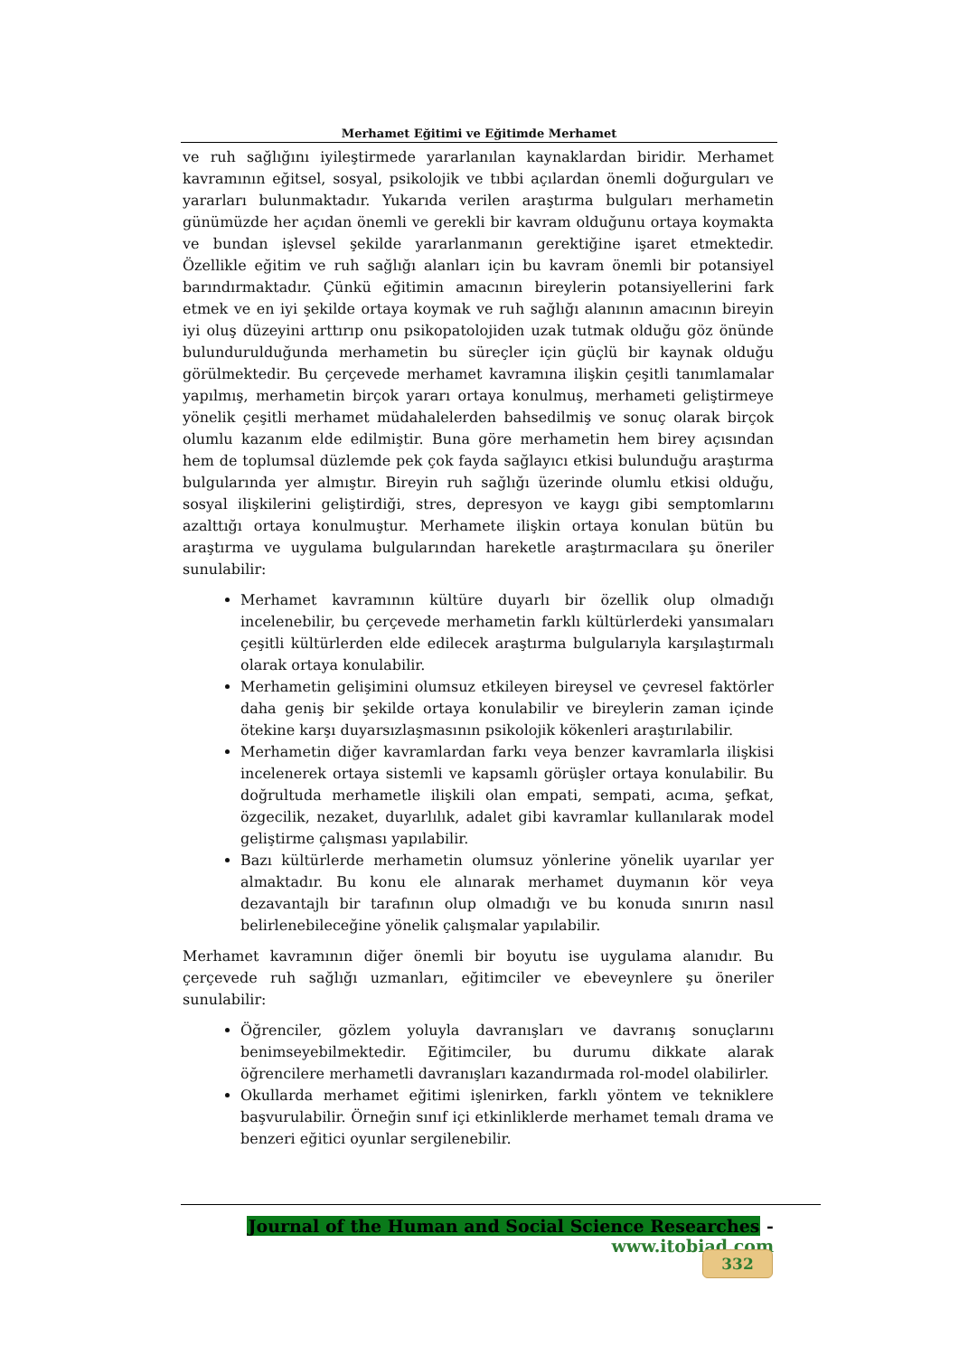Merhamet Eğitimi ve Eğitimde Merhamet
ve ruh sağlığını iyileştirmede yararlanılan kaynaklardan biridir. Merhamet kavramının eğitsel, sosyal, psikolojik ve tıbbi açılardan önemli doğurguları ve yararları bulunmaktadır. Yukarıda verilen araştırma bulguları merhametin günümüzde her açıdan önemli ve gerekli bir kavram olduğunu ortaya koymakta ve bundan işlevsel şekilde yararlanmanın gerektiğine işaret etmektedir. Özellikle eğitim ve ruh sağlığı alanları için bu kavram önemli bir potansiyel barındırmaktadır. Çünkü eğitimin amacının bireylerin potansiyellerini fark etmek ve en iyi şekilde ortaya koymak ve ruh sağlığı alanının amacının bireyin iyi oluş düzeyini arttırıp onu psikopatolojiden uzak tutmak olduğu göz önünde bulundurulduğunda merhametin bu süreçler için güçlü bir kaynak olduğu görülmektedir. Bu çerçevede merhamet kavramına ilişkin çeşitli tanımlamalar yapılmış, merhametin birçok yararı ortaya konulmuş, merhameti geliştirmeye yönelik çeşitli merhamet müdahalelerden bahsedilmiş ve sonuç olarak birçok olumlu kazanım elde edilmiştir. Buna göre merhametin hem birey açısından hem de toplumsal düzlemde pek çok fayda sağlayıcı etkisi bulunduğu araştırma bulgularında yer almıştır. Bireyin ruh sağlığı üzerinde olumlu etkisi olduğu, sosyal ilişkilerini geliştirdiği, stres, depresyon ve kaygı gibi semptomlarını azalttığı ortaya konulmuştur. Merhamete ilişkin ortaya konulan bütün bu araştırma ve uygulama bulgularından hareketle araştırmacılara şu öneriler sunulabilir:
Merhamet kavramının kültüre duyarlı bir özellik olup olmadığı incelenebilir, bu çerçevede merhametin farklı kültürlerdeki yansımaları çeşitli kültürlerden elde edilecek araştırma bulgularıyla karşılaştırmalı olarak ortaya konulabilir.
Merhametin gelişimini olumsuz etkileyen bireysel ve çevresel faktörler daha geniş bir şekilde ortaya konulabilir ve bireylerin zaman içinde ötekine karşı duyarsızlaşmasının psikolojik kökenleri araştırılabilir.
Merhametin diğer kavramlardan farkı veya benzer kavramlarla ilişkisi incelenerek ortaya sistemli ve kapsamlı görüşler ortaya konulabilir. Bu doğrultuda merhametle ilişkili olan empati, sempati, acıma, şefkat, özgecilik, nezaket, duyarlılık, adalet gibi kavramlar kullanılarak model geliştirme çalışması yapılabilir.
Bazı kültürlerde merhametin olumsuz yönlerine yönelik uyarılar yer almaktadır. Bu konu ele alınarak merhamet duymanın kör veya dezavantajlı bir tarafının olup olmadığı ve bu konuda sınırın nasıl belirlenebileceğine yönelik çalışmalar yapılabilir.
Merhamet kavramının diğer önemli bir boyutu ise uygulama alanıdır. Bu çerçevede ruh sağlığı uzmanları, eğitimciler ve ebeveynlere şu öneriler sunulabilir:
Öğrenciler, gözlem yoluyla davranışları ve davranış sonuçlarını benimseyebilmektedir. Eğitimciler, bu durumu dikkate alarak öğrencilere merhametli davranışları kazandırmada rol-model olabilirler.
Okullarda merhamet eğitimi işlenirken, farklı yöntem ve tekniklere başvurulabilir. Örneğin sınıf içi etkinliklerde merhamet temalı drama ve benzeri eğitici oyunlar sergilenebilir.
Journal of the Human and Social Science Researches - www.itobiad.com
332